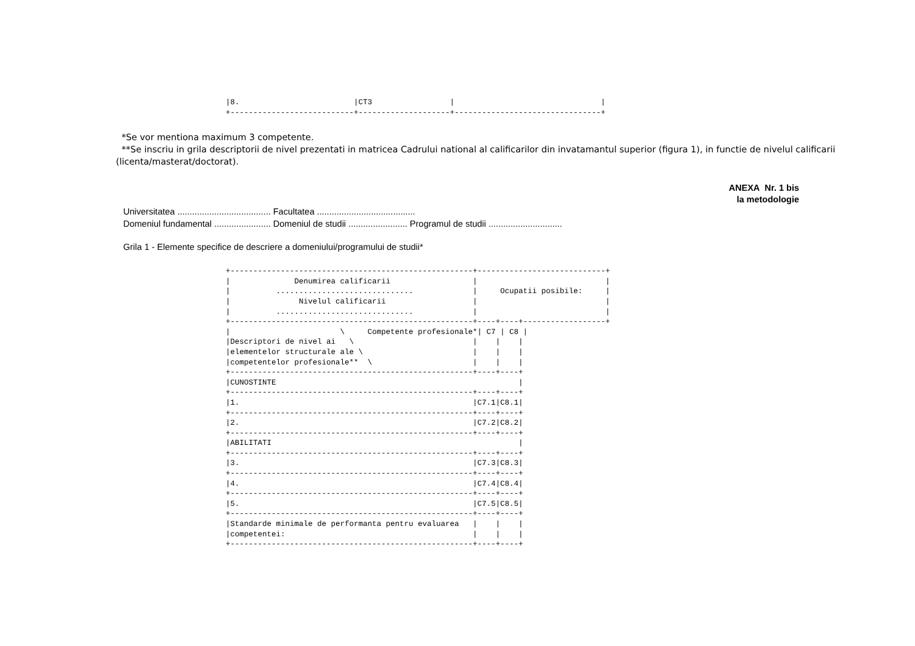|8.                         |CT3                 |                                |
+---------------------------+--------------------+--------------------------------+
*Se vor mentiona maximum 3 competente.
**Se inscriu in grila descriptorii de nivel prezentati in matricea Cadrului national al calificarilor din invatamantul superior (figura 1), in functie de nivelul calificarii (licenta/masterat/doctorat).
ANEXA Nr. 1 bis
la metodologie
Universitatea ...................................... Facultatea ........................................
Domeniul fundamental ....................... Domeniul de studii ........................ Programul de studii ..............................
Grila 1 - Elemente specifice de descriere a domeniului/programului de studii*
+-----------------------------------------------------+----------------------------+
|              Denumirea calificarii                  |                            |
|          ..............................             |     Ocupatii posibile:     |
|               Nivelul calificarii                   |                            |
|          ..............................             |                            |
+-----------------------------------------------------+----+----+------------------+
|                        \     Competente profesionale*| C7 | C8 |
|Descriptori de nivel ai   \                          |    |    |
|elementelor structurale ale \                        |    |    |
|competentelor profesionale**  \                      |    |    |
+-----------------------------------------------------+----+----+
|CUNOSTINTE                                                     |
+-----------------------------------------------------+----+----+
|1.                                                   |C7.1|C8.1|
+-----------------------------------------------------+----+----+
|2.                                                   |C7.2|C8.2|
+-----------------------------------------------------+----+----+
|ABILITATI                                                      |
+-----------------------------------------------------+----+----+
|3.                                                   |C7.3|C8.3|
+-----------------------------------------------------+----+----+
|4.                                                   |C7.4|C8.4|
+-----------------------------------------------------+----+----+
|5.                                                   |C7.5|C8.5|
+-----------------------------------------------------+----+----+
|Standarde minimale de performanta pentru evaluarea   |    |    |
|competentei:                                         |    |    |
+-----------------------------------------------------+----+----+